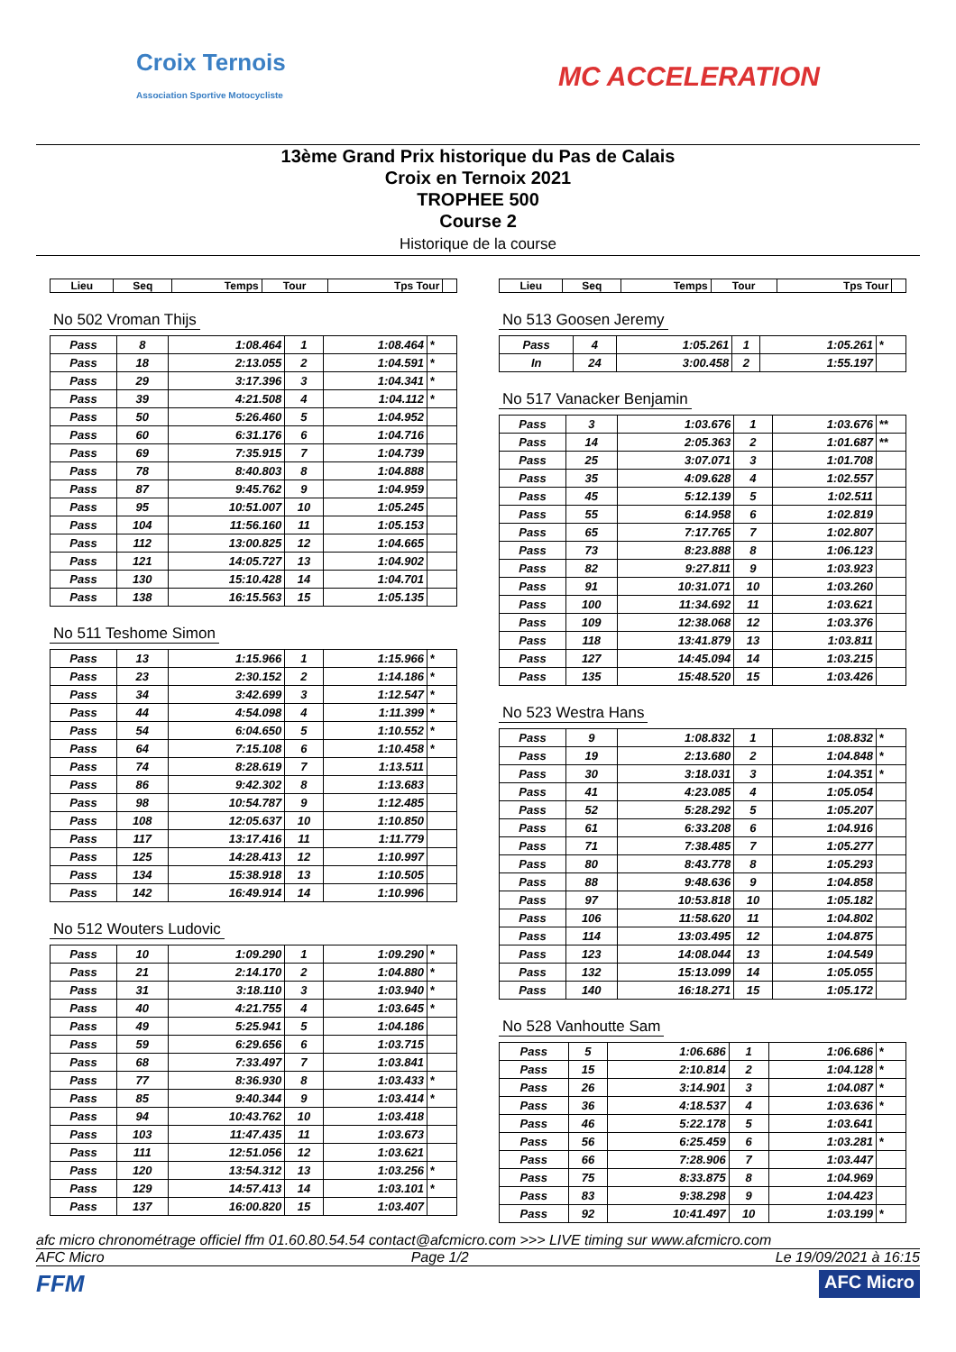Croix Ternois
Association Sportive Motocycliste
MC ACCELERATION
13ème Grand Prix historique du Pas de Calais
Croix en Ternoix 2021
TROPHEE 500
Course 2
Historique de la course
| Lieu | Seq | Temps | Tour | Tps Tour | |
| --- | --- | --- | --- | --- | --- |
No 502 Vroman Thijs
| Pass | 8 | 1:08.464 | 1 | 1:08.464 | * |
| Pass | 18 | 2:13.055 | 2 | 1:04.591 | * |
| Pass | 29 | 3:17.396 | 3 | 1:04.341 | * |
| Pass | 39 | 4:21.508 | 4 | 1:04.112 | * |
| Pass | 50 | 5:26.460 | 5 | 1:04.952 | |
| Pass | 60 | 6:31.176 | 6 | 1:04.716 | |
| Pass | 69 | 7:35.915 | 7 | 1:04.739 | |
| Pass | 78 | 8:40.803 | 8 | 1:04.888 | |
| Pass | 87 | 9:45.762 | 9 | 1:04.959 | |
| Pass | 95 | 10:51.007 | 10 | 1:05.245 | |
| Pass | 104 | 11:56.160 | 11 | 1:05.153 | |
| Pass | 112 | 13:00.825 | 12 | 1:04.665 | |
| Pass | 121 | 14:05.727 | 13 | 1:04.902 | |
| Pass | 130 | 15:10.428 | 14 | 1:04.701 | |
| Pass | 138 | 16:15.563 | 15 | 1:05.135 | |
No 511 Teshome Simon
| Pass | 13 | 1:15.966 | 1 | 1:15.966 | * |
| Pass | 23 | 2:30.152 | 2 | 1:14.186 | * |
| Pass | 34 | 3:42.699 | 3 | 1:12.547 | * |
| Pass | 44 | 4:54.098 | 4 | 1:11.399 | * |
| Pass | 54 | 6:04.650 | 5 | 1:10.552 | * |
| Pass | 64 | 7:15.108 | 6 | 1:10.458 | * |
| Pass | 74 | 8:28.619 | 7 | 1:13.511 | |
| Pass | 86 | 9:42.302 | 8 | 1:13.683 | |
| Pass | 98 | 10:54.787 | 9 | 1:12.485 | |
| Pass | 108 | 12:05.637 | 10 | 1:10.850 | |
| Pass | 117 | 13:17.416 | 11 | 1:11.779 | |
| Pass | 125 | 14:28.413 | 12 | 1:10.997 | |
| Pass | 134 | 15:38.918 | 13 | 1:10.505 | |
| Pass | 142 | 16:49.914 | 14 | 1:10.996 | |
No 512 Wouters Ludovic
| Pass | 10 | 1:09.290 | 1 | 1:09.290 | * |
| Pass | 21 | 2:14.170 | 2 | 1:04.880 | * |
| Pass | 31 | 3:18.110 | 3 | 1:03.940 | * |
| Pass | 40 | 4:21.755 | 4 | 1:03.645 | * |
| Pass | 49 | 5:25.941 | 5 | 1:04.186 | |
| Pass | 59 | 6:29.656 | 6 | 1:03.715 | |
| Pass | 68 | 7:33.497 | 7 | 1:03.841 | |
| Pass | 77 | 8:36.930 | 8 | 1:03.433 | * |
| Pass | 85 | 9:40.344 | 9 | 1:03.414 | * |
| Pass | 94 | 10:43.762 | 10 | 1:03.418 | |
| Pass | 103 | 11:47.435 | 11 | 1:03.673 | |
| Pass | 111 | 12:51.056 | 12 | 1:03.621 | |
| Pass | 120 | 13:54.312 | 13 | 1:03.256 | * |
| Pass | 129 | 14:57.413 | 14 | 1:03.101 | * |
| Pass | 137 | 16:00.820 | 15 | 1:03.407 | |
| Lieu | Seq | Temps | Tour | Tps Tour | |
| --- | --- | --- | --- | --- | --- |
No 513 Goosen Jeremy
| Pass | 4 | 1:05.261 | 1 | 1:05.261 | * |
| In | 24 | 3:00.458 | 2 | 1:55.197 | |
No 517 Vanacker Benjamin
| Pass | 3 | 1:03.676 | 1 | 1:03.676 | ** |
| Pass | 14 | 2:05.363 | 2 | 1:01.687 | ** |
| Pass | 25 | 3:07.071 | 3 | 1:01.708 | |
| Pass | 35 | 4:09.628 | 4 | 1:02.557 | |
| Pass | 45 | 5:12.139 | 5 | 1:02.511 | |
| Pass | 55 | 6:14.958 | 6 | 1:02.819 | |
| Pass | 65 | 7:17.765 | 7 | 1:02.807 | |
| Pass | 73 | 8:23.888 | 8 | 1:06.123 | |
| Pass | 82 | 9:27.811 | 9 | 1:03.923 | |
| Pass | 91 | 10:31.071 | 10 | 1:03.260 | |
| Pass | 100 | 11:34.692 | 11 | 1:03.621 | |
| Pass | 109 | 12:38.068 | 12 | 1:03.376 | |
| Pass | 118 | 13:41.879 | 13 | 1:03.811 | |
| Pass | 127 | 14:45.094 | 14 | 1:03.215 | |
| Pass | 135 | 15:48.520 | 15 | 1:03.426 | |
No 523 Westra Hans
| Pass | 9 | 1:08.832 | 1 | 1:08.832 | * |
| Pass | 19 | 2:13.680 | 2 | 1:04.848 | * |
| Pass | 30 | 3:18.031 | 3 | 1:04.351 | * |
| Pass | 41 | 4:23.085 | 4 | 1:05.054 | |
| Pass | 52 | 5:28.292 | 5 | 1:05.207 | |
| Pass | 61 | 6:33.208 | 6 | 1:04.916 | |
| Pass | 71 | 7:38.485 | 7 | 1:05.277 | |
| Pass | 80 | 8:43.778 | 8 | 1:05.293 | |
| Pass | 88 | 9:48.636 | 9 | 1:04.858 | |
| Pass | 97 | 10:53.818 | 10 | 1:05.182 | |
| Pass | 106 | 11:58.620 | 11 | 1:04.802 | |
| Pass | 114 | 13:03.495 | 12 | 1:04.875 | |
| Pass | 123 | 14:08.044 | 13 | 1:04.549 | |
| Pass | 132 | 15:13.099 | 14 | 1:05.055 | |
| Pass | 140 | 16:18.271 | 15 | 1:05.172 | |
No 528 Vanhoutte Sam
| Pass | 5 | 1:06.686 | 1 | 1:06.686 | * |
| Pass | 15 | 2:10.814 | 2 | 1:04.128 | * |
| Pass | 26 | 3:14.901 | 3 | 1:04.087 | * |
| Pass | 36 | 4:18.537 | 4 | 1:03.636 | * |
| Pass | 46 | 5:22.178 | 5 | 1:03.641 | |
| Pass | 56 | 6:25.459 | 6 | 1:03.281 | * |
| Pass | 66 | 7:28.906 | 7 | 1:03.447 | |
| Pass | 75 | 8:33.875 | 8 | 1:04.969 | |
| Pass | 83 | 9:38.298 | 9 | 1:04.423 | |
| Pass | 92 | 10:41.497 | 10 | 1:03.199 | * |
afc micro chronométrage officiel ffm 01.60.80.54.54 contact@afcmicro.com >>> LIVE timing sur www.afcmicro.com
AFC Micro Page 1/2 Le 19/09/2021 à 16:15
FFM AFC Micro